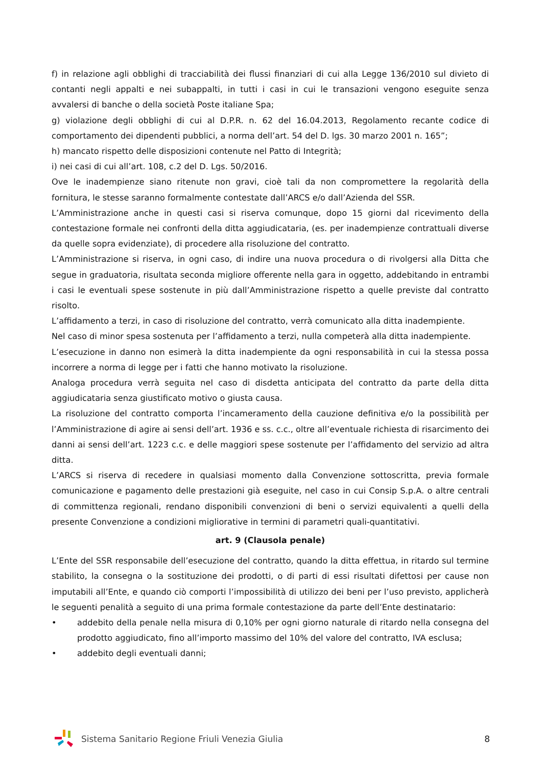f) in relazione agli obblighi di tracciabilità dei flussi finanziari di cui alla Legge 136/2010 sul divieto di contanti negli appalti e nei subappalti, in tutti i casi in cui le transazioni vengono eseguite senza avvalersi di banche o della società Poste italiane Spa;
g) violazione degli obblighi di cui al D.P.R. n. 62 del 16.04.2013, Regolamento recante codice di comportamento dei dipendenti pubblici, a norma dell’art. 54 del D. lgs. 30 marzo 2001 n. 165”;
h) mancato rispetto delle disposizioni contenute nel Patto di Integrità;
i) nei casi di cui all’art. 108, c.2 del D. Lgs. 50/2016.
Ove le inadempienze siano ritenute non gravi, cioè tali da non compromettere la regolarità della fornitura, le stesse saranno formalmente contestate dall’ARCS e/o dall’Azienda del SSR.
L’Amministrazione anche in questi casi si riserva comunque, dopo 15 giorni dal ricevimento della contestazione formale nei confronti della ditta aggiudicataria, (es. per inadempienze contrattuali diverse da quelle sopra evidenziate), di procedere alla risoluzione del contratto.
L’Amministrazione si riserva, in ogni caso, di indire una nuova procedura o di rivolgersi alla Ditta che segue in graduatoria, risultata seconda migliore offerente nella gara in oggetto, addebitando in entrambi i casi le eventuali spese sostenute in più dall’Amministrazione rispetto a quelle previste dal contratto risolto.
L’affidamento a terzi, in caso di risoluzione del contratto, verrà comunicato alla ditta inadempiente.
Nel caso di minor spesa sostenuta per l’affidamento a terzi, nulla competerà alla ditta inadempiente.
L’esecuzione in danno non esimerà la ditta inadempiente da ogni responsabilità in cui la stessa possa incorrere a norma di legge per i fatti che hanno motivato la risoluzione.
Analoga procedura verrà seguita nel caso di disdetta anticipata del contratto da parte della ditta aggiudicataria senza giustificato motivo o giusta causa.
La risoluzione del contratto comporta l’incameramento della cauzione definitiva e/o la possibilità per l’Amministrazione di agire ai sensi dell’art. 1936 e ss. c.c., oltre all’eventuale richiesta di risarcimento dei danni ai sensi dell’art. 1223 c.c. e delle maggiori spese sostenute per l’affidamento del servizio ad altra ditta.
L’ARCS si riserva di recedere in qualsiasi momento dalla Convenzione sottoscritta, previa formale comunicazione e pagamento delle prestazioni già eseguite, nel caso in cui Consip S.p.A. o altre centrali di committenza regionali, rendano disponibili convenzioni di beni o servizi equivalenti a quelli della presente Convenzione a condizioni migliorative in termini di parametri quali-quantitativi.
art. 9 (Clausola penale)
L’Ente del SSR responsabile dell’esecuzione del contratto, quando la ditta effettua, in ritardo sul termine stabilito, la consegna o la sostituzione dei prodotti, o di parti di essi risultati difettosi per cause non imputabili all’Ente, e quando ciò comporti l’impossibilità di utilizzo dei beni per l’uso previsto, applicherà le seguenti penalità a seguito di una prima formale contestazione da parte dell’Ente destinatario:
• addebito della penale nella misura di 0,10% per ogni giorno naturale di ritardo nella consegna del prodotto aggiudicato, fino all’importo massimo del 10% del valore del contratto, IVA esclusa;
• addebito degli eventuali danni;
Sistema Sanitario Regione Friuli Venezia Giulia
8